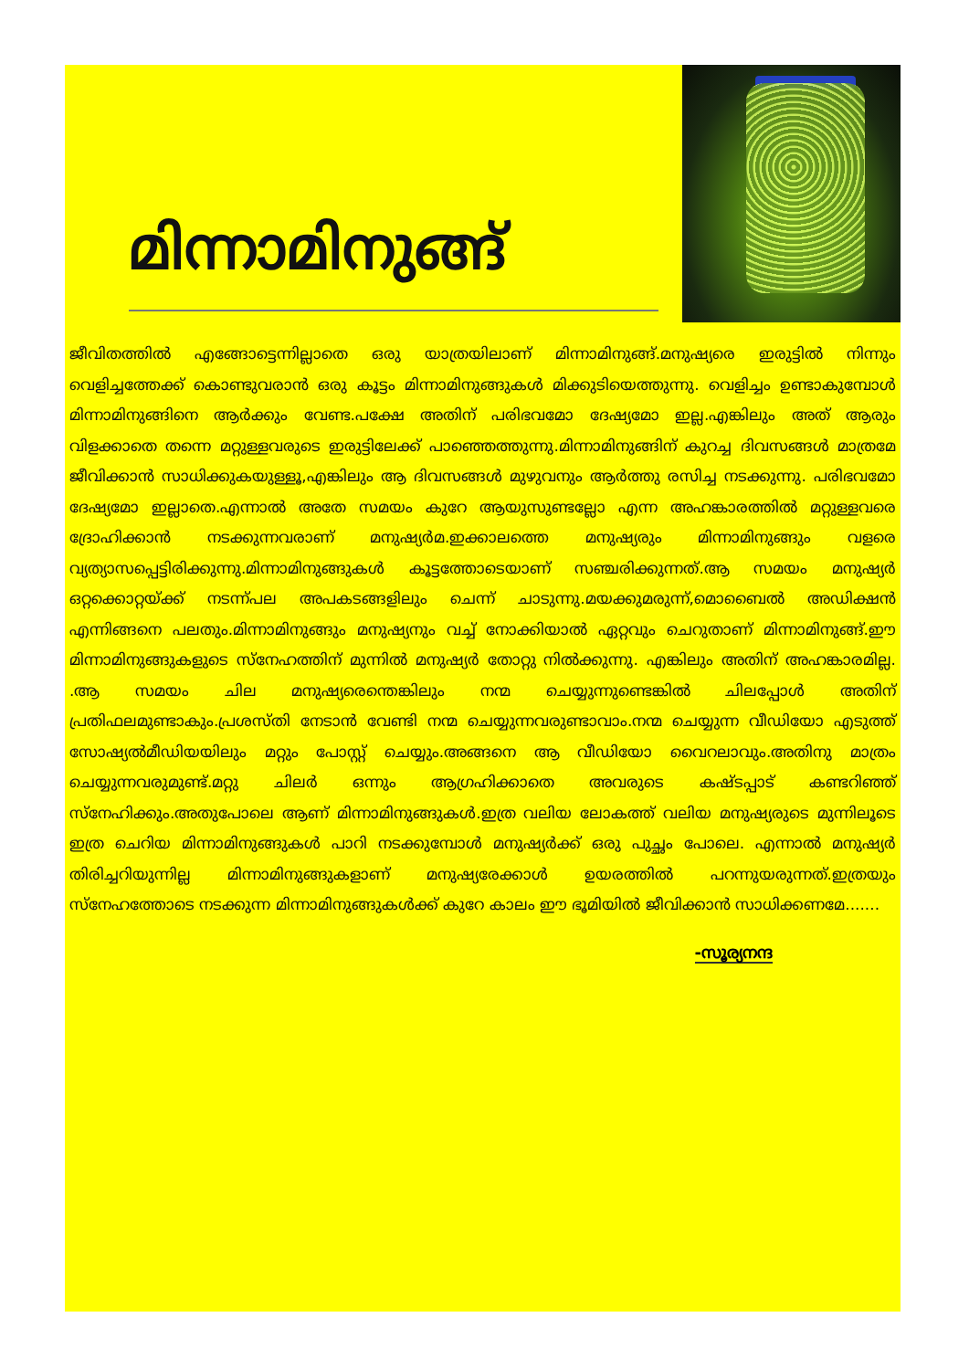മിന്നാമിനുങ്ങ്
ജീവിതത്തിൽ എങ്ങോട്ടെന്നില്ലാതെ ഒരു യാത്രയിലാണ് മിന്നാമിനുങ്ങ്.മനുഷ്യരെ ഇരുട്ടിൽ നിന്നും വെളിച്ചത്തേക്ക് കൊണ്ടുവരാൻ ഒരു കൂട്ടം മിന്നാമിനുങ്ങുകൾ മിക്കുടിയെത്തുന്നു. വെളിച്ചം ഉണ്ടാകുമ്പോൾ മിന്നാമിനുങ്ങിനെ ആർക്കും വേണ്ട.പക്ഷേ അതിന് പരിഭവമോ ദേഷ്യമോ ഇല്ല.എങ്കിലും അത് ആരും വിളക്കാതെ തന്നെ മറ്റുള്ളവരുടെ ഇരുട്ടിലേക്ക് പാഞ്ഞെത്തുന്നു.മിന്നാമിനുങ്ങിന് കുറച്ച ദിവസങ്ങൾ മാത്രമേ ജീവിക്കാൻ സാധിക്കുകയുള്ളൂ,എങ്കിലും ആ ദിവസങ്ങൾ മുഴുവനും ആർത്തു രസിച്ച നടക്കുന്നു. പരിഭവമോ ദേഷ്യമോ ഇല്ലാതെ.എന്നാൽ അതേ സമയം കുറേ ആയുസുണ്ടല്ലോ എന്ന അഹങ്കാരത്തിൽ മറ്റുള്ളവരെ ദ്രോഹിക്കാൻ നടക്കുന്നവരാണ് മനുഷ്യർമ.ഇക്കാലത്തെ മനുഷ്യരും മിന്നാമിനുങ്ങും വളരെ വ്യത്യാസപ്പെട്ടിരിക്കുന്നു.മിന്നാമിനുങ്ങുകൾ കൂട്ടത്തോടെയാണ് സഞ്ചരിക്കുന്നത്.ആ സമയം മനുഷ്യർ ഒറ്റക്കൊറ്റയ്ക്ക് നടന്ന്പല അപകടങ്ങളിലും ചെന്ന് ചാടുന്നു.മയക്കുമരുന്ന്,മൊബൈൽ അഡിക്ഷൻ എന്നിങ്ങനെ പലതും.മിന്നാമിനുങ്ങും മനുഷ്യനും വച്ച് നോക്കിയാൽ ഏറ്റവും ചെറുതാണ് മിന്നാമിനുങ്ങ്.ഈ മിന്നാമിനുങ്ങുകളുടെ സ്നേഹത്തിന് മുന്നിൽ മനുഷ്യർ തോറ്റു നിൽക്കുന്നു. എങ്കിലും അതിന് അഹങ്കാരമില്ല. .ആ സമയം ചില മനുഷ്യരെന്തെങ്കിലും നന്മ ചെയ്യുന്നുണ്ടെങ്കിൽ ചിലപ്പോൾ അതിന് പ്രതിഫലമുണ്ടാകും.പ്രശസ്തി നേടാൻ വേണ്ടി നന്മ ചെയ്യുന്നവരുണ്ടാവാം.നന്മ ചെയ്യുന്ന വീഡിയോ എടുത്ത് സോഷ്യൽമീഡിയയിലും മറ്റും പോസ്റ്റ് ചെയ്യും.അങ്ങനെ ആ വീഡിയോ വൈറലാവും.അതിനു മാത്രം ചെയ്യുന്നവരുമുണ്ട്.മറ്റു ചിലർ ഒന്നും ആഗ്രഹിക്കാതെ അവരുടെ കഷ്ടപ്പാട് കണ്ടറിഞ്ഞ് സ്നേഹിക്കും.അതുപോലെ ആണ് മിന്നാമിനുങ്ങുകൾ.ഇത്ര വലിയ ലോകത്ത് വലിയ മനുഷ്യരുടെ മുന്നിലൂടെ ഇത്ര ചെറിയ മിന്നാമിനുങ്ങുകൾ പാറി നടക്കുമ്പോൾ മനുഷ്യർക്ക് ഒരു പുച്ഛം പോലെ. എന്നാൽ മനുഷ്യർ തിരിച്ചറിയുന്നില്ല മിന്നാമിനുങ്ങുകളാണ് മനുഷ്യരേക്കാൾ ഉയരത്തിൽ പറന്നുയരുന്നത്.ഇത്രയും സ്നേഹത്തോടെ നടക്കുന്ന മിന്നാമിനുങ്ങുകൾക്ക് കുറേ കാലം ഈ ഭൂമിയിൽ ജീവിക്കാൻ സാധിക്കണമേ.......
-സൂര്യനന്ദ